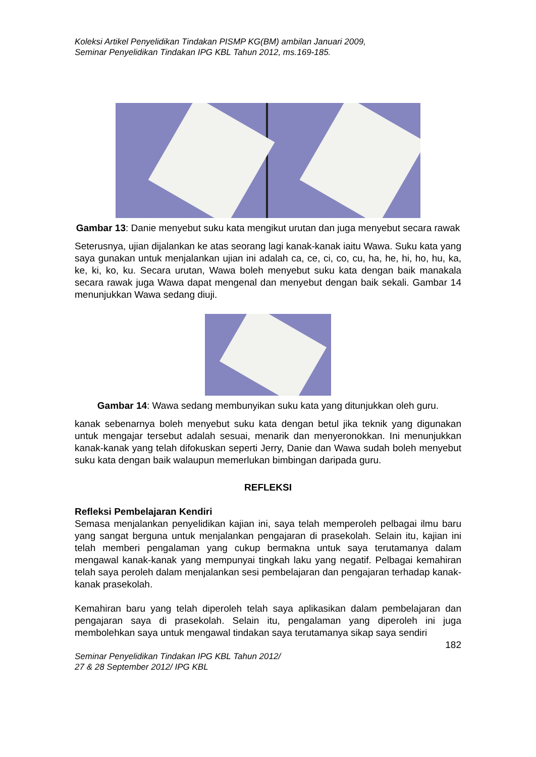Koleksi Artikel Penyelidikan Tindakan PISMP KG(BM) ambilan Januari 2009,
Seminar Penyelidikan Tindakan IPG KBL Tahun 2012, ms.169-185.
Gambar 13: Danie menyebut suku kata mengikut urutan dan juga menyebut secara rawak
Seterusnya, ujian dijalankan ke atas seorang lagi kanak-kanak iaitu Wawa. Suku kata yang saya gunakan untuk menjalankan ujian ini adalah ca, ce, ci, co, cu, ha, he, hi, ho, hu, ka, ke, ki, ko, ku. Secara urutan, Wawa boleh menyebut suku kata dengan baik manakala secara rawak juga Wawa dapat mengenal dan menyebut dengan baik sekali. Gambar 14 menunjukkan Wawa sedang diuji.
Gambar 14: Wawa sedang membunyikan suku kata yang ditunjukkan oleh guru.
kanak sebenarnya boleh menyebut suku kata dengan betul jika teknik yang digunakan untuk mengajar tersebut adalah sesuai, menarik dan menyeronokkan. Ini menunjukkan kanak-kanak yang telah difokuskan seperti Jerry, Danie dan Wawa sudah boleh menyebut suku kata dengan baik walaupun memerlukan bimbingan daripada guru.
REFLEKSI
Refleksi Pembelajaran Kendiri
Semasa menjalankan penyelidikan kajian ini, saya telah memperoleh pelbagai ilmu baru yang sangat berguna untuk menjalankan pengajaran di prasekolah. Selain itu, kajian ini telah memberi pengalaman yang cukup bermakna untuk saya terutamanya dalam mengawal kanak-kanak yang mempunyai tingkah laku yang negatif. Pelbagai kemahiran telah saya peroleh dalam menjalankan sesi pembelajaran dan pengajaran terhadap kanak-kanak prasekolah.
Kemahiran baru yang telah diperoleh telah saya aplikasikan dalam pembelajaran dan pengajaran saya di prasekolah. Selain itu, pengalaman yang diperoleh ini juga membolehkan saya untuk mengawal tindakan saya terutamanya sikap saya sendiri
182
Seminar Penyelidikan Tindakan IPG KBL Tahun 2012/
27 & 28 September 2012/ IPG KBL